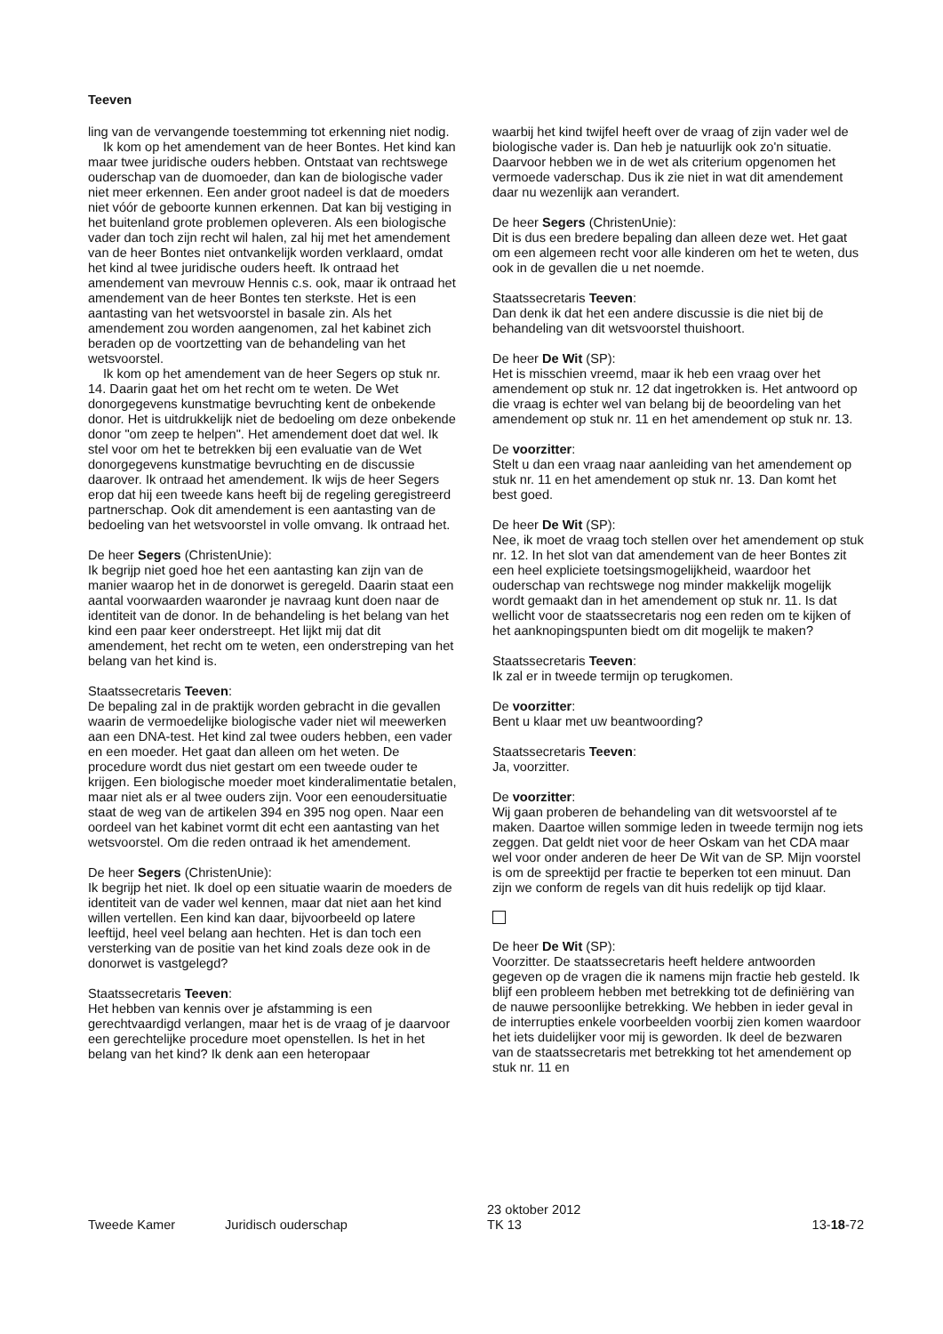Teeven
ling van de vervangende toestemming tot erkenning niet nodig.
Ik kom op het amendement van de heer Bontes. Het kind kan maar twee juridische ouders hebben. Ontstaat van rechtswege ouderschap van de duomoeder, dan kan de biologische vader niet meer erkennen. Een ander groot nadeel is dat de moeders niet vóór de geboorte kunnen erkennen. Dat kan bij vestiging in het buitenland grote problemen opleveren. Als een biologische vader dan toch zijn recht wil halen, zal hij met het amendement van de heer Bontes niet ontvankelijk worden verklaard, omdat het kind al twee juridische ouders heeft. Ik ontraad het amendement van mevrouw Hennis c.s. ook, maar ik ontraad het amendement van de heer Bontes ten sterkste. Het is een aantasting van het wetsvoorstel in basale zin. Als het amendement zou worden aangenomen, zal het kabinet zich beraden op de voortzetting van de behandeling van het wetsvoorstel.
Ik kom op het amendement van de heer Segers op stuk nr. 14. Daarin gaat het om het recht om te weten. De Wet donorgegevens kunstmatige bevruchting kent de onbekende donor. Het is uitdrukkelijk niet de bedoeling om deze onbekende donor "om zeep te helpen". Het amendement doet dat wel. Ik stel voor om het te betrekken bij een evaluatie van de Wet donorgegevens kunstmatige bevruchting en de discussie daarover. Ik ontraad het amendement. Ik wijs de heer Segers erop dat hij een tweede kans heeft bij de regeling geregistreerd partnerschap. Ook dit amendement is een aantasting van de bedoeling van het wetsvoorstel in volle omvang. Ik ontraad het.
De heer Segers (ChristenUnie):
Ik begrijp niet goed hoe het een aantasting kan zijn van de manier waarop het in de donorwet is geregeld. Daarin staat een aantal voorwaarden waaronder je navraag kunt doen naar de identiteit van de donor. In de behandeling is het belang van het kind een paar keer onderstreept. Het lijkt mij dat dit amendement, het recht om te weten, een onderstreping van het belang van het kind is.
Staatssecretaris Teeven:
De bepaling zal in de praktijk worden gebracht in die gevallen waarin de vermoedelijke biologische vader niet wil meewerken aan een DNA-test. Het kind zal twee ouders hebben, een vader en een moeder. Het gaat dan alleen om het weten. De procedure wordt dus niet gestart om een tweede ouder te krijgen. Een biologische moeder moet kinderalimentatie betalen, maar niet als er al twee ouders zijn. Voor een eenoudersituatie staat de weg van de artikelen 394 en 395 nog open. Naar een oordeel van het kabinet vormt dit echt een aantasting van het wetsvoorstel. Om die reden ontraad ik het amendement.
De heer Segers (ChristenUnie):
Ik begrijp het niet. Ik doel op een situatie waarin de moeders de identiteit van de vader wel kennen, maar dat niet aan het kind willen vertellen. Een kind kan daar, bijvoorbeeld op latere leeftijd, heel veel belang aan hechten. Het is dan toch een versterking van de positie van het kind zoals deze ook in de donorwet is vastgelegd?
Staatssecretaris Teeven:
Het hebben van kennis over je afstamming is een gerechtvaardigd verlangen, maar het is de vraag of je daarvoor een gerechtelijke procedure moet openstellen. Is het in het belang van het kind? Ik denk aan een heteropaar
waarbij het kind twijfel heeft over de vraag of zijn vader wel de biologische vader is. Dan heb je natuurlijk ook zo'n situatie. Daarvoor hebben we in de wet als criterium opgenomen het vermoede vaderschap. Dus ik zie niet in wat dit amendement daar nu wezenlijk aan verandert.
De heer Segers (ChristenUnie):
Dit is dus een bredere bepaling dan alleen deze wet. Het gaat om een algemeen recht voor alle kinderen om het te weten, dus ook in de gevallen die u net noemde.
Staatssecretaris Teeven:
Dan denk ik dat het een andere discussie is die niet bij de behandeling van dit wetsvoorstel thuishoort.
De heer De Wit (SP):
Het is misschien vreemd, maar ik heb een vraag over het amendement op stuk nr. 12 dat ingetrokken is. Het antwoord op die vraag is echter wel van belang bij de beoordeling van het amendement op stuk nr. 11 en het amendement op stuk nr. 13.
De voorzitter:
Stelt u dan een vraag naar aanleiding van het amendement op stuk nr. 11 en het amendement op stuk nr. 13. Dan komt het best goed.
De heer De Wit (SP):
Nee, ik moet de vraag toch stellen over het amendement op stuk nr. 12. In het slot van dat amendement van de heer Bontes zit een heel expliciete toetsingsmogelijkheid, waardoor het ouderschap van rechtswege nog minder makkelijk mogelijk wordt gemaakt dan in het amendement op stuk nr. 11. Is dat wellicht voor de staatssecretaris nog een reden om te kijken of het aanknopingspunten biedt om dit mogelijk te maken?
Staatssecretaris Teeven:
Ik zal er in tweede termijn op terugkomen.
De voorzitter:
Bent u klaar met uw beantwoording?
Staatssecretaris Teeven:
Ja, voorzitter.
De voorzitter:
Wij gaan proberen de behandeling van dit wetsvoorstel af te maken. Daartoe willen sommige leden in tweede termijn nog iets zeggen. Dat geldt niet voor de heer Oskam van het CDA maar wel voor onder anderen de heer De Wit van de SP. Mijn voorstel is om de spreektijd per fractie te beperken tot een minuut. Dan zijn we conform de regels van dit huis redelijk op tijd klaar.
De heer De Wit (SP):
Voorzitter. De staatssecretaris heeft heldere antwoorden gegeven op de vragen die ik namens mijn fractie heb gesteld. Ik blijf een probleem hebben met betrekking tot de definiëring van de nauwe persoonlijke betrekking. We hebben in ieder geval in de interrupties enkele voorbeelden voorbij zien komen waardoor het iets duidelijker voor mij is geworden. Ik deel de bezwaren van de staatssecretaris met betrekking tot het amendement op stuk nr. 11 en
Tweede Kamer Juridisch ouderschap 23 oktober 2012
TK 13 13-18-72